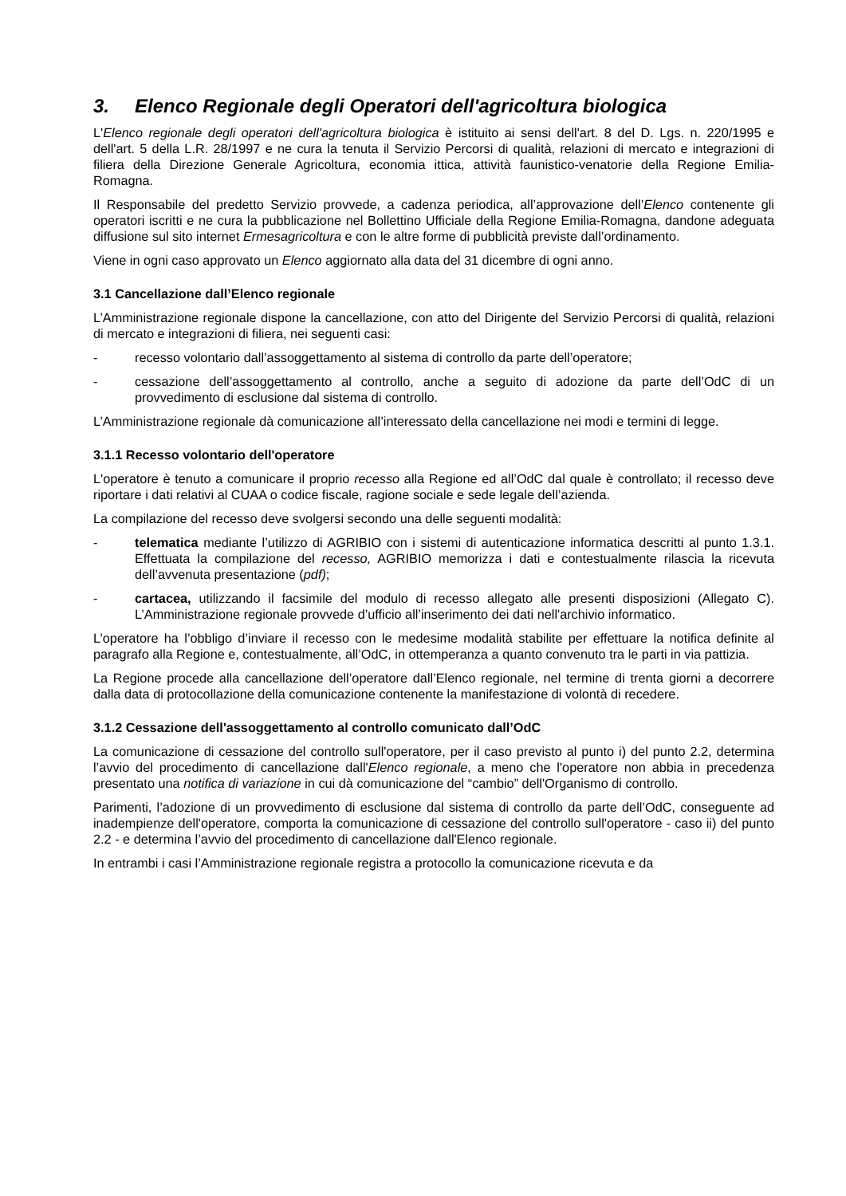3. Elenco Regionale degli Operatori dell'agricoltura biologica
L'Elenco regionale degli operatori dell'agricoltura biologica è istituito ai sensi dell'art. 8 del D. Lgs. n. 220/1995 e dell'art. 5 della L.R. 28/1997 e ne cura la tenuta il Servizio Percorsi di qualità, relazioni di mercato e integrazioni di filiera della Direzione Generale Agricoltura, economia ittica, attività faunistico-venatorie della Regione Emilia-Romagna.
Il Responsabile del predetto Servizio provvede, a cadenza periodica, all’approvazione dell’Elenco contenente gli operatori iscritti e ne cura la pubblicazione nel Bollettino Ufficiale della Regione Emilia-Romagna, dandone adeguata diffusione sul sito internet Ermesagricoltura e con le altre forme di pubblicità previste dall’ordinamento.
Viene in ogni caso approvato un Elenco aggiornato alla data del 31 dicembre di ogni anno.
3.1 Cancellazione dall’Elenco regionale
L’Amministrazione regionale dispone la cancellazione, con atto del Dirigente del Servizio Percorsi di qualità, relazioni di mercato e integrazioni di filiera, nei seguenti casi:
- recesso volontario dall’assoggettamento al sistema di controllo da parte dell’operatore;
- cessazione dell’assoggettamento al controllo, anche a seguito di adozione da parte dell’OdC di un provvedimento di esclusione dal sistema di controllo.
L’Amministrazione regionale dà comunicazione all’interessato della cancellazione nei modi e termini di legge.
3.1.1 Recesso volontario dell'operatore
L'operatore è tenuto a comunicare il proprio recesso alla Regione ed all’OdC dal quale è controllato; il recesso deve riportare i dati relativi al CUAA o codice fiscale, ragione sociale e sede legale dell’azienda.
La compilazione del recesso deve svolgersi secondo una delle seguenti modalità:
- telematica mediante l’utilizzo di AGRIBIO con i sistemi di autenticazione informatica descritti al punto 1.3.1. Effettuata la compilazione del recesso, AGRIBIO memorizza i dati e contestualmente rilascia la ricevuta dell’avvenuta presentazione (pdf);
- cartacea, utilizzando il facsimile del modulo di recesso allegato alle presenti disposizioni (Allegato C). L’Amministrazione regionale provvede d’ufficio all’inserimento dei dati nell'archivio informatico.
L’operatore ha l’obbligo d’inviare il recesso con le medesime modalità stabilite per effettuare la notifica definite al paragrafo alla Regione e, contestualmente, all’OdC, in ottemperanza a quanto convenuto tra le parti in via pattizia.
La Regione procede alla cancellazione dell’operatore dall’Elenco regionale, nel termine di trenta giorni a decorrere dalla data di protocollazione della comunicazione contenente la manifestazione di volontà di recedere.
3.1.2 Cessazione dell'assoggettamento al controllo comunicato dall’OdC
La comunicazione di cessazione del controllo sull'operatore, per il caso previsto al punto i) del punto 2.2, determina l’avvio del procedimento di cancellazione dall'Elenco regionale, a meno che l'operatore non abbia in precedenza presentato una notifica di variazione in cui dà comunicazione del “cambio” dell'Organismo di controllo.
Parimenti, l’adozione di un provvedimento di esclusione dal sistema di controllo da parte dell’OdC, conseguente ad inadempienze dell'operatore, comporta la comunicazione di cessazione del controllo sull'operatore - caso ii) del punto 2.2 - e determina l’avvio del procedimento di cancellazione dall'Elenco regionale.
In entrambi i casi l’Amministrazione regionale registra a protocollo la comunicazione ricevuta e da